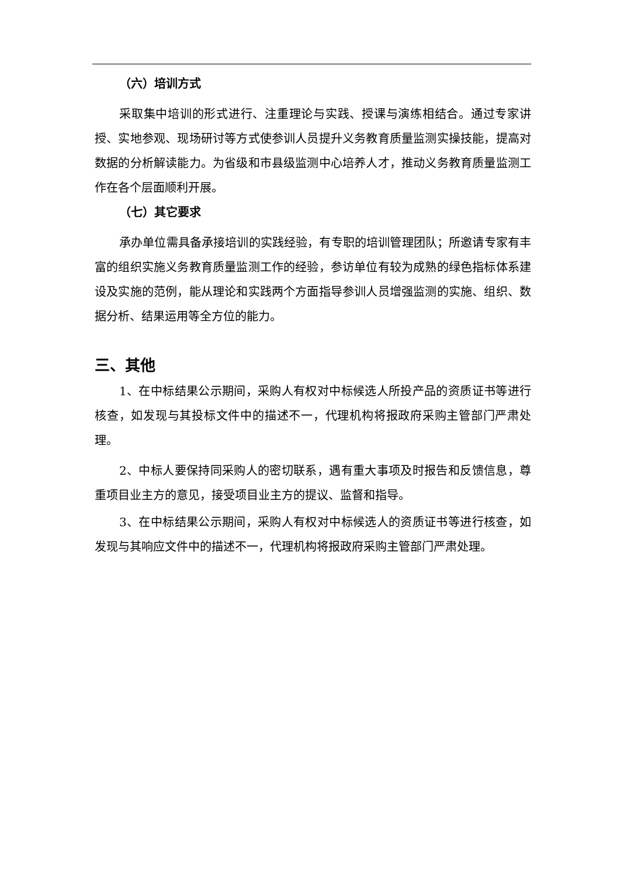（六）培训方式
采取集中培训的形式进行、注重理论与实践、授课与演练相结合。通过专家讲授、实地参观、现场研讨等方式使参训人员提升义务教育质量监测实操技能，提高对数据的分析解读能力。为省级和市县级监测中心培养人才，推动义务教育质量监测工作在各个层面顺利开展。
（七）其它要求
承办单位需具备承接培训的实践经验，有专职的培训管理团队；所邀请专家有丰富的组织实施义务教育质量监测工作的经验，参访单位有较为成熟的绿色指标体系建设及实施的范例，能从理论和实践两个方面指导参训人员增强监测的实施、组织、数据分析、结果运用等全方位的能力。
三、其他
1、在中标结果公示期间，采购人有权对中标候选人所投产品的资质证书等进行核查，如发现与其投标文件中的描述不一，代理机构将报政府采购主管部门严肃处理。
2、中标人要保持同采购人的密切联系，遇有重大事项及时报告和反馈信息，尊重项目业主方的意见，接受项目业主方的提议、监督和指导。
3、在中标结果公示期间，采购人有权对中标候选人的资质证书等进行核查，如发现与其响应文件中的描述不一，代理机构将报政府采购主管部门严肃处理。